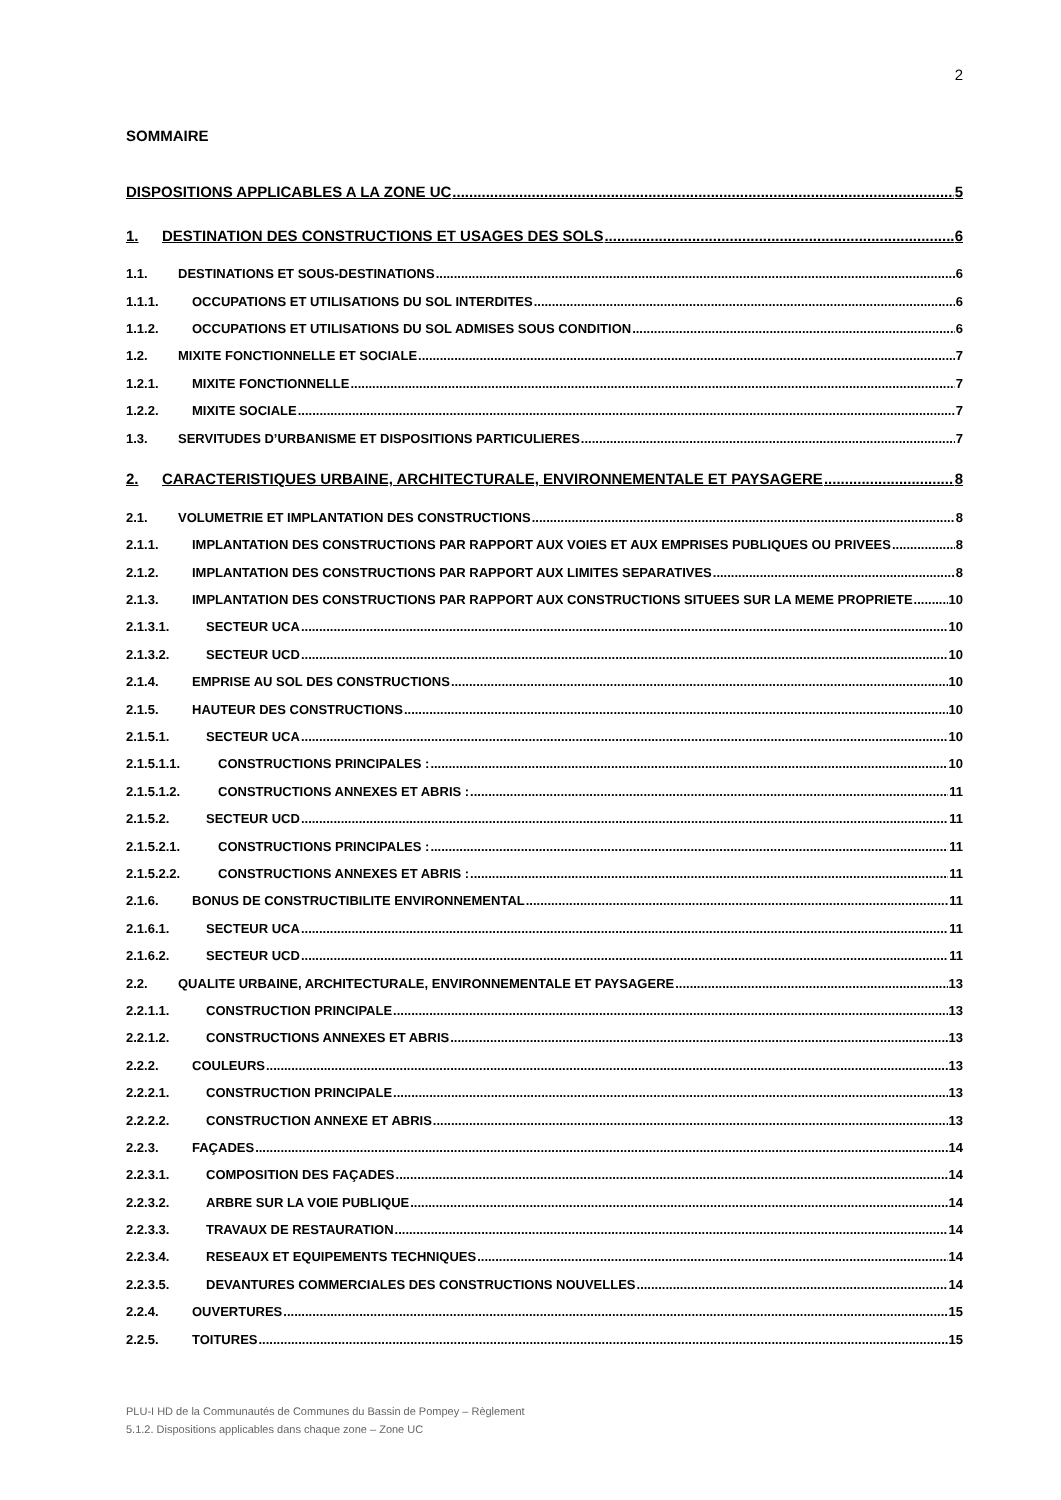2
SOMMAIRE
DISPOSITIONS APPLICABLES A LA ZONE UC 5
1. DESTINATION DES CONSTRUCTIONS ET USAGES DES SOLS 6
1.1. DESTINATIONS ET SOUS-DESTINATIONS 6
1.1.1. OCCUPATIONS ET UTILISATIONS DU SOL INTERDITES 6
1.1.2. OCCUPATIONS ET UTILISATIONS DU SOL ADMISES SOUS CONDITION 6
1.2. MIXITE FONCTIONNELLE ET SOCIALE 7
1.2.1. MIXITE FONCTIONNELLE 7
1.2.2. MIXITE SOCIALE 7
1.3. SERVITUDES D’URBANISME ET DISPOSITIONS PARTICULIERES 7
2. CARACTERISTIQUES URBAINE, ARCHITECTURALE, ENVIRONNEMENTALE ET PAYSAGERE 8
2.1. VOLUMETRIE ET IMPLANTATION DES CONSTRUCTIONS 8
2.1.1. IMPLANTATION DES CONSTRUCTIONS PAR RAPPORT AUX VOIES ET AUX EMPRISES PUBLIQUES OU PRIVEES 8
2.1.2. IMPLANTATION DES CONSTRUCTIONS PAR RAPPORT AUX LIMITES SEPARATIVES 8
2.1.3. IMPLANTATION DES CONSTRUCTIONS PAR RAPPORT AUX CONSTRUCTIONS SITUEES SUR LA MEME PROPRIETE 10
2.1.3.1. SECTEUR UCA 10
2.1.3.2. SECTEUR UCD 10
2.1.4. EMPRISE AU SOL DES CONSTRUCTIONS 10
2.1.5. HAUTEUR DES CONSTRUCTIONS 10
2.1.5.1. SECTEUR UCA 10
2.1.5.1.1. CONSTRUCTIONS PRINCIPALES : 10
2.1.5.1.2. CONSTRUCTIONS ANNEXES ET ABRIS : 11
2.1.5.2. SECTEUR UCD 11
2.1.5.2.1. CONSTRUCTIONS PRINCIPALES : 11
2.1.5.2.2. CONSTRUCTIONS ANNEXES ET ABRIS : 11
2.1.6. BONUS DE CONSTRUCTIBILITE ENVIRONNEMENTAL 11
2.1.6.1. SECTEUR UCA 11
2.1.6.2. SECTEUR UCD 11
2.2. QUALITE URBAINE, ARCHITECTURALE, ENVIRONNEMENTALE ET PAYSAGERE 13
2.2.1.1. CONSTRUCTION PRINCIPALE 13
2.2.1.2. CONSTRUCTIONS ANNEXES ET ABRIS 13
2.2.2. COULEURS 13
2.2.2.1. CONSTRUCTION PRINCIPALE 13
2.2.2.2. CONSTRUCTION ANNEXE ET ABRIS 13
2.2.3. FAÇADES 14
2.2.3.1. COMPOSITION DES FAÇADES 14
2.2.3.2. ARBRE SUR LA VOIE PUBLIQUE 14
2.2.3.3. TRAVAUX DE RESTAURATION 14
2.2.3.4. RESEAUX ET EQUIPEMENTS TECHNIQUES 14
2.2.3.5. DEVANTURES COMMERCIALES DES CONSTRUCTIONS NOUVELLES 14
2.2.4. OUVERTURES 15
2.2.5. TOITURES 15
PLU-I HD de la Communautés de Communes du Bassin de Pompey – Règlement
5.1.2. Dispositions applicables dans chaque zone – Zone UC